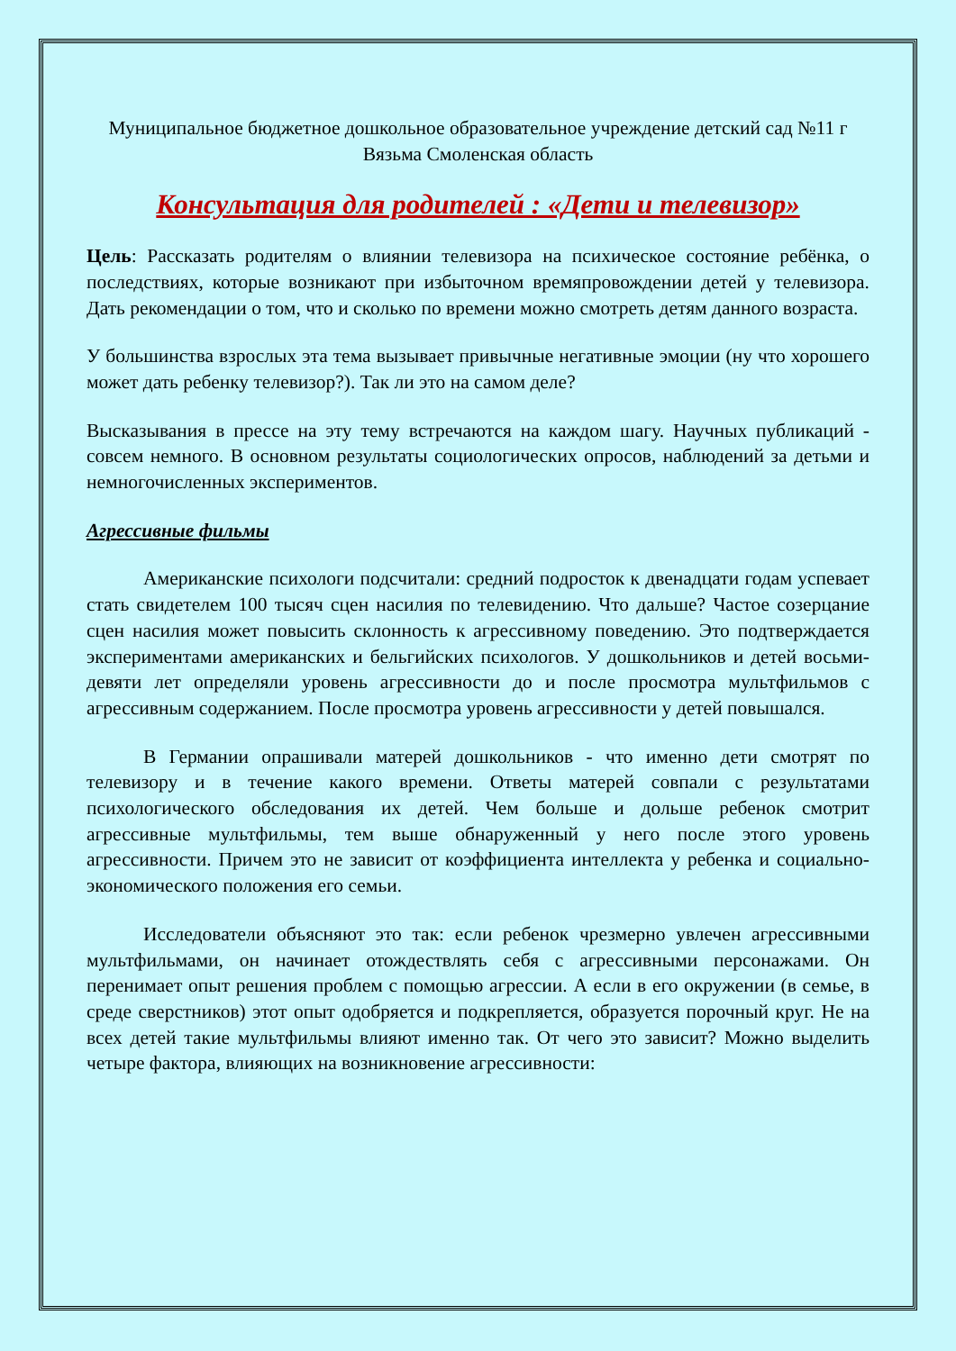Муниципальное бюджетное дошкольное образовательное учреждение детский сад №11 г Вязьма Смоленская область
Консультация для родителей : «Дети и телевизор»
Цель: Рассказать родителям о влиянии телевизора на психическое состояние ребёнка, о последствиях, которые возникают при избыточном времяпровождении детей у телевизора. Дать рекомендации о том, что и сколько по времени можно смотреть детям данного возраста.
У большинства взрослых эта тема вызывает привычные негативные эмоции (ну что хорошего может дать ребенку телевизор?). Так ли это на самом деле?
Высказывания в прессе на эту тему встречаются на каждом шагу. Научных публикаций - совсем немного. В основном результаты социологических опросов, наблюдений за детьми и немногочисленных экспериментов.
Агрессивные фильмы
Американские психологи подсчитали: средний подросток к двенадцати годам успевает стать свидетелем 100 тысяч сцен насилия по телевидению. Что дальше? Частое созерцание сцен насилия может повысить склонность к агрессивному поведению. Это подтверждается экспериментами американских и бельгийских психологов. У дошкольников и детей восьми-девяти лет определяли уровень агрессивности до и после просмотра мультфильмов с агрессивным содержанием. После просмотра уровень агрессивности у детей повышался.
В Германии опрашивали матерей дошкольников - что именно дети смотрят по телевизору и в течение какого времени. Ответы матерей совпали с результатами психологического обследования их детей. Чем больше и дольше ребенок смотрит агрессивные мультфильмы, тем выше обнаруженный у него после этого уровень агрессивности. Причем это не зависит от коэффициента интеллекта у ребенка и социально-экономического положения его семьи.
Исследователи объясняют это так: если ребенок чрезмерно увлечен агрессивными мультфильмами, он начинает отождествлять себя с агрессивными персонажами. Он перенимает опыт решения проблем с помощью агрессии. А если в его окружении (в семье, в среде сверстников) этот опыт одобряется и подкрепляется, образуется порочный круг. Не на всех детей такие мультфильмы влияют именно так. От чего это зависит? Можно выделить четыре фактора, влияющих на возникновение агрессивности: